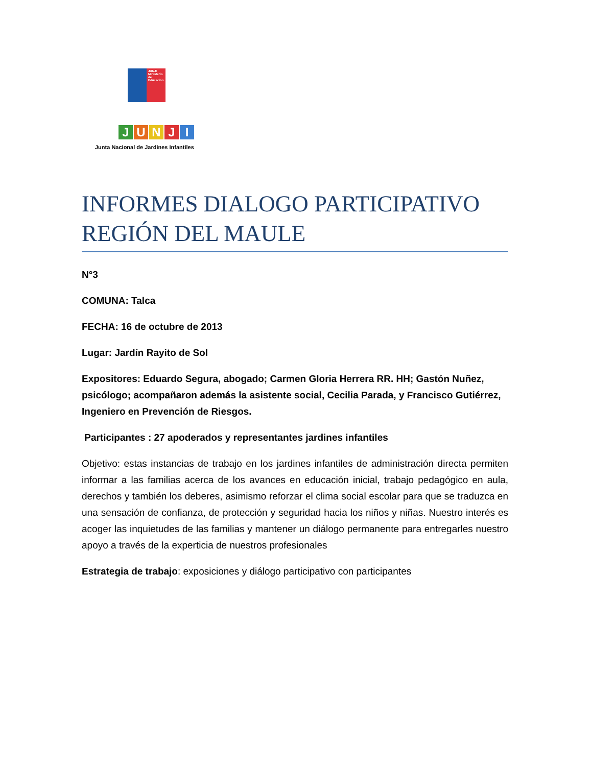JUNJI
Ministerio de Educación
JUNJI
Junta Nacional de Jardines Infantiles
INFORMES DIALOGO PARTICIPATIVO REGIÓN DEL MAULE
N°3
COMUNA: Talca
FECHA: 16 de octubre de 2013
Lugar: Jardín Rayito de Sol
Expositores: Eduardo Segura, abogado; Carmen Gloria Herrera RR. HH; Gastón Nuñez, psicólogo; acompañaron además la asistente social, Cecilia Parada, y Francisco Gutiérrez, Ingeniero en Prevención de Riesgos.
Participantes : 27 apoderados y representantes jardines infantiles
Objetivo: estas instancias de trabajo en los jardines infantiles de administración directa permiten informar a las familias acerca de los avances en educación inicial, trabajo pedagógico en aula, derechos y también los deberes, asimismo reforzar el clima social escolar para que se traduzca en una sensación de confianza, de protección y seguridad hacia los niños y niñas. Nuestro interés es acoger las inquietudes de las familias y mantener un diálogo permanente para entregarles nuestro apoyo a través de la experticia de nuestros profesionales
Estrategia de trabajo: exposiciones y diálogo participativo con participantes